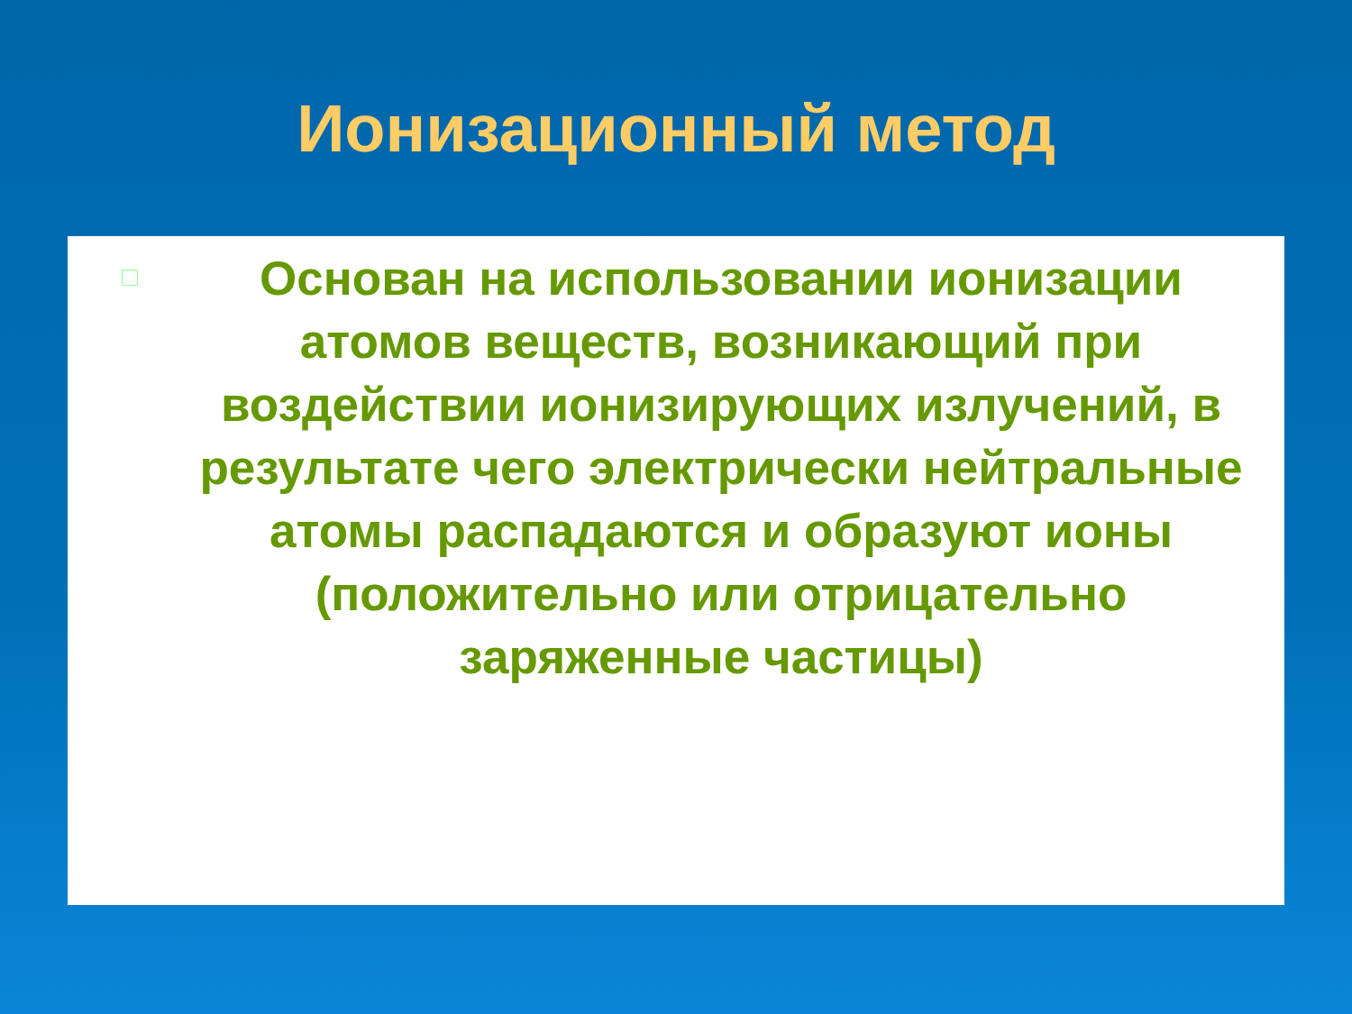Ионизационный метод
□
Основан на использовании ионизации атомов веществ, возникающий при воздействии ионизирующих излучений, в результате чего электрически нейтральные атомы распадаются и образуют ионы (положительно или отрицательно заряженные частицы)